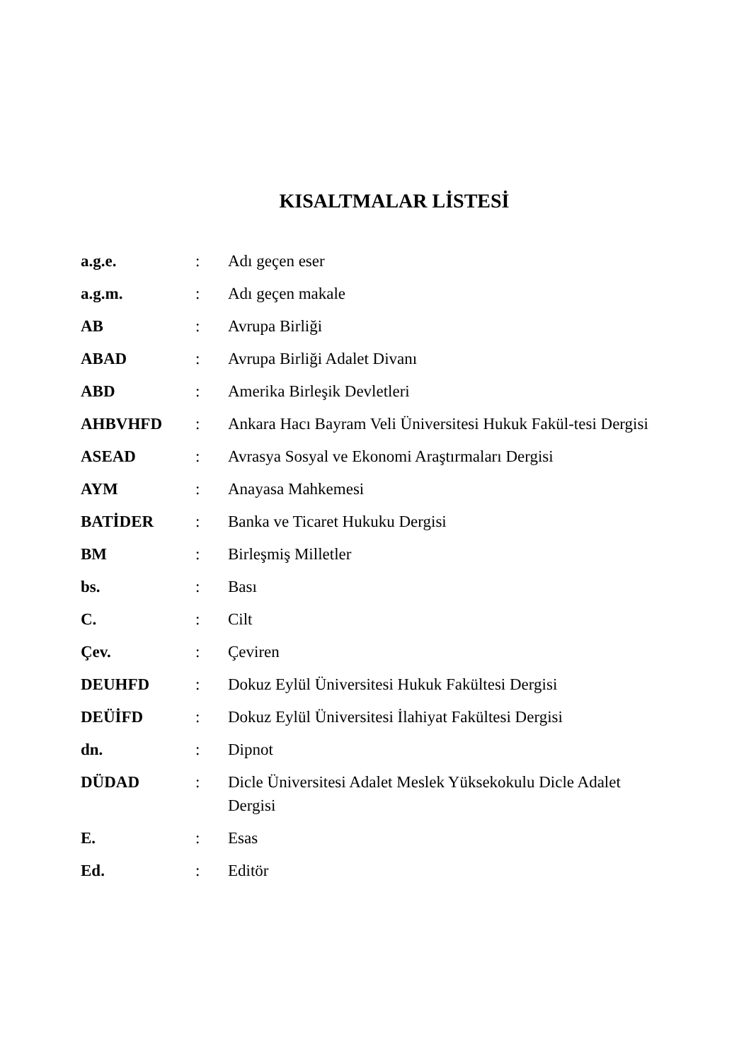KISALTMALAR LİSTESİ
| a.g.e. | : | Adı geçen eser |
| a.g.m. | : | Adı geçen makale |
| AB | : | Avrupa Birliği |
| ABAD | : | Avrupa Birliği Adalet Divanı |
| ABD | : | Amerika Birleşik Devletleri |
| AHBVHFD | : | Ankara Hacı Bayram Veli Üniversitesi Hukuk Fakül-tesi Dergisi |
| ASEAD | : | Avrasya Sosyal ve Ekonomi Araştırmaları Dergisi |
| AYM | : | Anayasa Mahkemesi |
| BATİDER | : | Banka ve Ticaret Hukuku Dergisi |
| BM | : | Birleşmiş Milletler |
| bs. | : | Bası |
| C. | : | Cilt |
| Çev. | : | Çeviren |
| DEUHFD | : | Dokuz Eylül Üniversitesi Hukuk Fakültesi Dergisi |
| DEÜİFD | : | Dokuz Eylül Üniversitesi İlahiyat Fakültesi Dergisi |
| dn. | : | Dipnot |
| DÜDAD | : | Dicle Üniversitesi Adalet Meslek Yüksekokulu Dicle Adalet Dergisi |
| E. | : | Esas |
| Ed. | : | Editör |